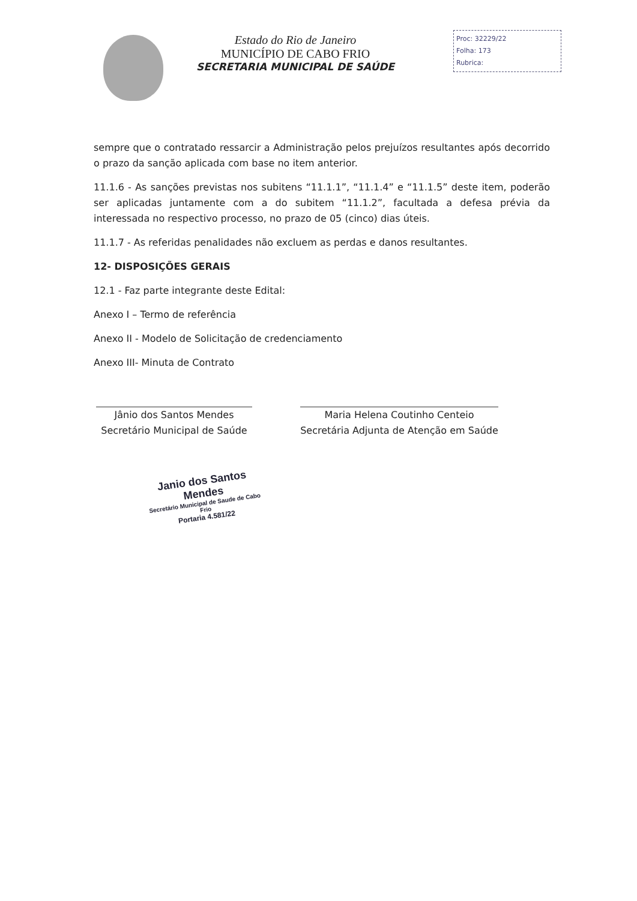Estado do Rio de Janeiro
MUNICÍPIO DE CABO FRIO
SECRETARIA MUNICIPAL DE SAÚDE
Proc: 32229/22
Folha: 173
Rubrica:
sempre que o contratado ressarcir a Administração pelos prejuízos resultantes após decorrido o prazo da sanção aplicada com base no item anterior.
11.1.6 - As sanções previstas nos subitens “11.1.1”, “11.1.4” e “11.1.5” deste item, poderão ser aplicadas juntamente com a do subitem “11.1.2”, facultada a defesa prévia da interessada no respectivo processo, no prazo de 05 (cinco) dias úteis.
11.1.7 - As referidas penalidades não excluem as perdas e danos resultantes.
12- DISPOSIÇÕES GERAIS
12.1 - Faz parte integrante deste Edital:
Anexo I – Termo de referência
Anexo II - Modelo de Solicitação de credenciamento
Anexo III- Minuta de Contrato
Jânio dos Santos Mendes
Secretário Municipal de Saúde
Maria Helena Coutinho Centeio
Secretária Adjunta de Atenção em Saúde
Janio dos Santos Mendes
Secretário Municipal de Saude de Cabo Frio
Portaria 4.581/22